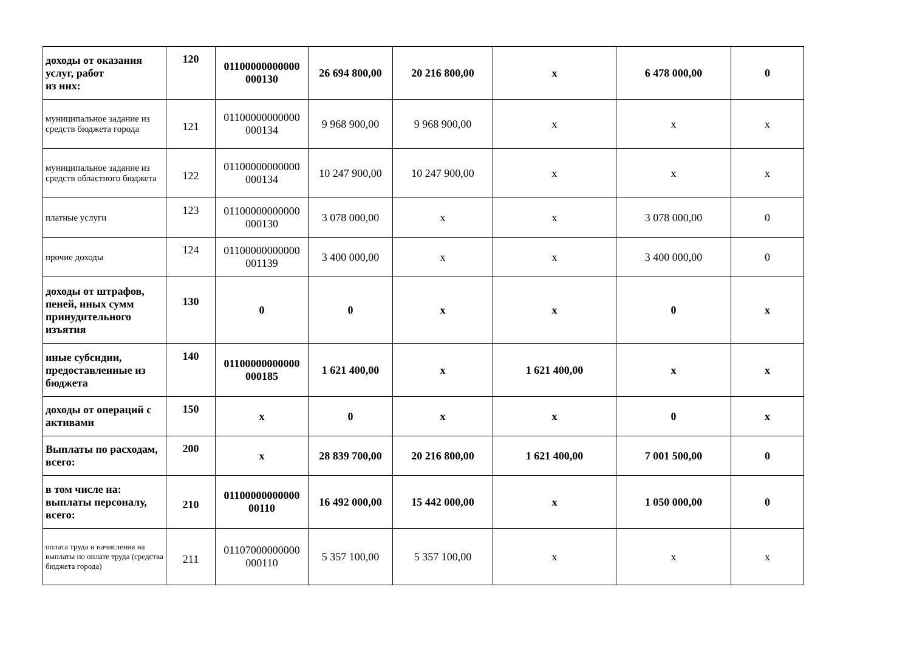| доходы от оказания услуг, работ из них: | 120 | 01100000000000 000130 | 26 694 800,00 | 20 216 800,00 | х | 6 478 000,00 | 0 |
| муниципальное задание из средств бюджета города | 121 | 01100000000000 000134 | 9 968 900,00 | 9 968 900,00 | х | х | х |
| муниципальное задание из средств областного бюджета | 122 | 01100000000000 000134 | 10 247 900,00 | 10 247 900,00 | х | х | х |
| платные услуги | 123 | 01100000000000 000130 | 3 078 000,00 | х | х | 3 078 000,00 | 0 |
| прочие доходы | 124 | 01100000000000 001139 | 3 400 000,00 | х | х | 3 400 000,00 | 0 |
| доходы от штрафов, пеней, иных сумм принудительного изъятия | 130 | 0 | 0 | х | х | 0 | х |
| иные субсидии, предоставленные из бюджета | 140 | 01100000000000 000185 | 1 621 400,00 | х | 1 621 400,00 | х | х |
| доходы от операций с активами | 150 | х | 0 | х | х | 0 | х |
| Выплаты по расходам, всего: | 200 | х | 28 839 700,00 | 20 216 800,00 | 1 621 400,00 | 7 001 500,00 | 0 |
| в том числе на: выплаты персоналу, всего: | 210 | 01100000000000 00110 | 16 492 000,00 | 15 442 000,00 | х | 1 050 000,00 | 0 |
| оплата труда и начисления на выплаты по оплате труда (средства бюджета города) | 211 | 01107000000000 000110 | 5 357 100,00 | 5 357 100,00 | х | х | х |